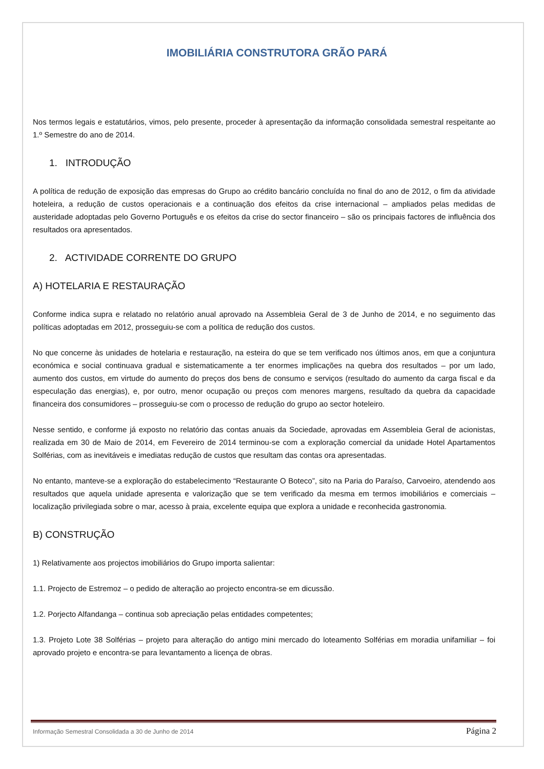IMOBILIÁRIA CONSTRUTORA GRÃO PARÁ
Nos termos legais e estatutários, vimos, pelo presente, proceder à apresentação da informação consolidada semestral respeitante ao 1.º Semestre do ano de 2014.
1. INTRODUÇÃO
A política de redução de exposição das empresas do Grupo ao crédito bancário concluída no final do ano de 2012, o fim da atividade hoteleira, a redução de custos operacionais e a continuação dos efeitos da crise internacional – ampliados pelas medidas de austeridade adoptadas pelo Governo Português e os efeitos da crise do sector financeiro – são os principais factores de influência dos resultados ora apresentados.
2. ACTIVIDADE CORRENTE DO GRUPO
A) HOTELARIA E RESTAURAÇÃO
Conforme indica supra e relatado no relatório anual aprovado na Assembleia Geral de 3 de Junho de 2014, e no seguimento das políticas adoptadas em 2012, prosseguiu-se com a política de redução dos custos.
No que concerne às unidades de hotelaria e restauração, na esteira do que se tem verificado nos últimos anos, em que a conjuntura económica e social continuava gradual e sistematicamente a ter enormes implicações na quebra dos resultados – por um lado, aumento dos custos, em virtude do aumento do preços dos bens de consumo e serviços (resultado do aumento da carga fiscal e da especulação das energias), e, por outro, menor ocupação ou preços com menores margens, resultado da quebra da capacidade financeira dos consumidores – prosseguiu-se com o processo de redução do grupo ao sector hoteleiro.
Nesse sentido, e conforme já exposto no relatório das contas anuais da Sociedade, aprovadas em Assembleia Geral de acionistas, realizada em 30 de Maio de 2014, em Fevereiro de 2014 terminou-se com a exploração comercial da unidade Hotel Apartamentos Solférias, com as inevitáveis e imediatas redução de custos que resultam das contas ora apresentadas.
No entanto, manteve-se a exploração do estabelecimento “Restaurante O Boteco”, sito na Paria do Paraíso, Carvoeiro, atendendo aos resultados que aquela unidade apresenta e valorização que se tem verificado da mesma em termos imobiliários e comerciais – localização privilegiada sobre o mar, acesso à praia, excelente equipa que explora a unidade e reconhecida gastronomia.
B) CONSTRUÇÃO
1) Relativamente aos projectos imobiliários do Grupo importa salientar:
1.1. Projecto de Estremoz – o pedido de alteração ao projecto encontra-se em dicussão.
1.2. Porjecto Alfandanga – continua sob apreciação pelas entidades competentes;
1.3. Projeto Lote 38 Solférias – projeto para alteração do antigo mini mercado do loteamento Solférias em moradia unifamiliar – foi aprovado projeto e encontra-se para levantamento a licença de obras.
Informação Semestral Consolidada a 30 de Junho de 2014 Página 2